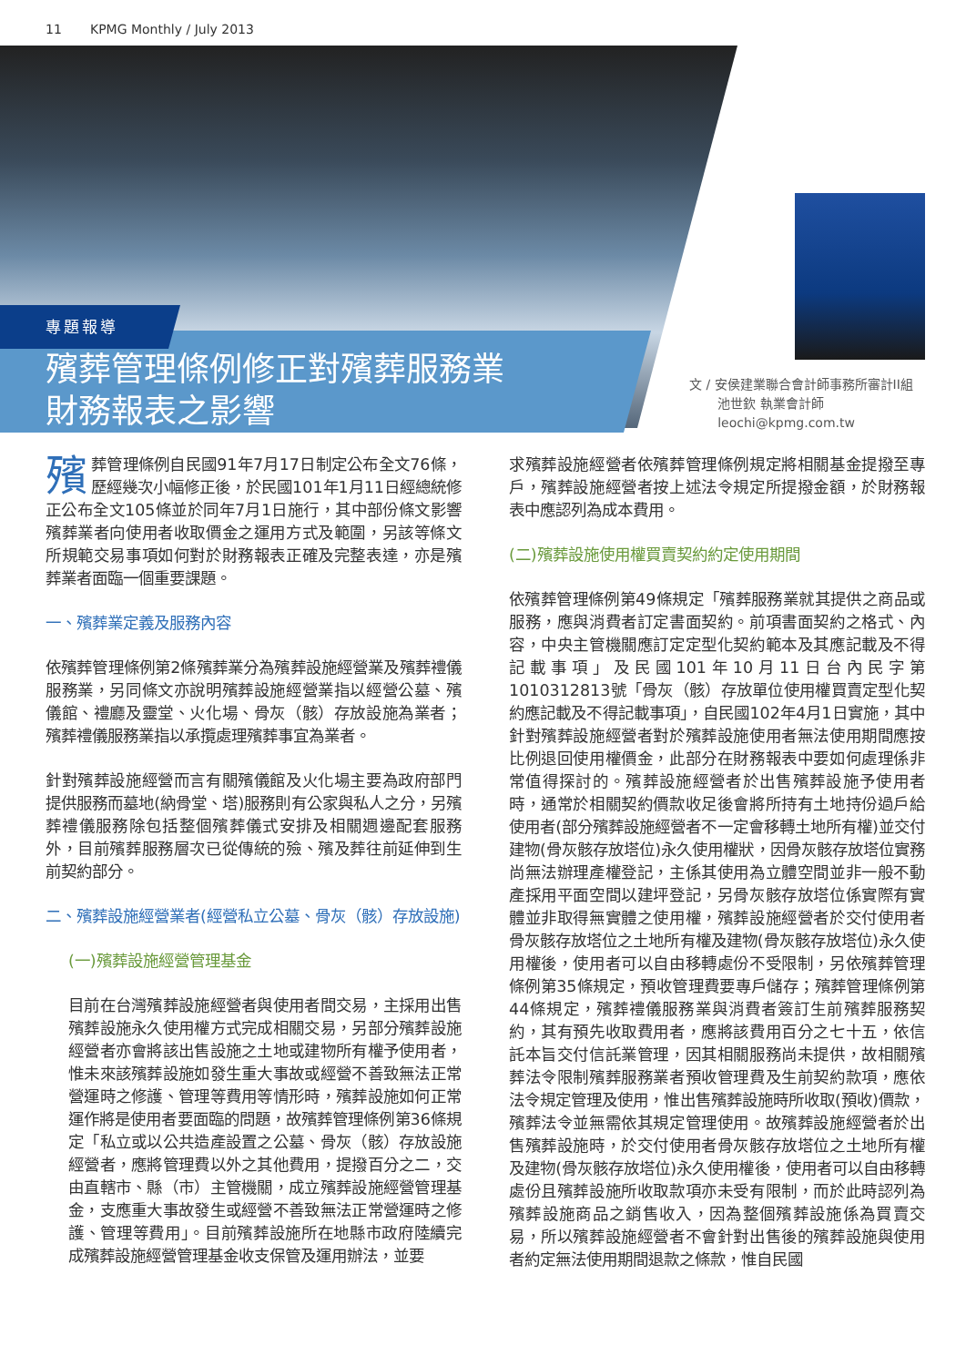11 KPMG Monthly / July 2013
專題報導
殯葬管理條例修正對殯葬服務業
財務報表之影響
文 / 安侯建業聯合會計師事務所審計II組
池世欽 執業會計師
leochi@kpmg.com.tw
殯葬管理條例自民國91年7月17日制定公布全文76條，歷經幾次小幅修正後，於民國101年1月11日經總統修正公布全文105條並於同年7月1日施行，其中部份條文影響殯葬業者向使用者收取價金之運用方式及範圍，另該等條文所規範交易事項如何對於財務報表正確及完整表達，亦是殯葬業者面臨一個重要課題。
一、殯葬業定義及服務內容
依殯葬管理條例第2條殯葬業分為殯葬設施經營業及殯葬禮儀服務業，另同條文亦說明殯葬設施經營業指以經營公墓、殯儀館、禮廳及靈堂、火化場、骨灰（骸）存放設施為業者；殯葬禮儀服務業指以承攬處理殯葬事宜為業者。
針對殯葬設施經營而言有關殯儀館及火化場主要為政府部門提供服務而墓地(納骨堂、塔)服務則有公家與私人之分，另殯葬禮儀服務除包括整個殯葬儀式安排及相關週邊配套服務外，目前殯葬服務層次已從傳統的殮、殯及葬往前延伸到生前契約部分。
二、殯葬設施經營業者(經營私立公墓、骨灰（骸）存放設施)
(一)殯葬設施經營管理基金
目前在台灣殯葬設施經營者與使用者間交易，主採用出售殯葬設施永久使用權方式完成相關交易，另部分殯葬設施經營者亦會將該出售設施之土地或建物所有權予使用者，惟未來該殯葬設施如發生重大事故或經營不善致無法正常營運時之修護、管理等費用等情形時，殯葬設施如何正常運作將是使用者要面臨的問題，故殯葬管理條例第36條規定「私立或以公共造產設置之公墓、骨灰（骸）存放設施經營者，應將管理費以外之其他費用，提撥百分之二，交由直轄市、縣（市）主管機關，成立殯葬設施經營管理基金，支應重大事故發生或經營不善致無法正常營運時之修護、管理等費用」。目前殯葬設施所在地縣市政府陸續完成殯葬設施經營管理基金收支保管及運用辦法，並要
求殯葬設施經營者依殯葬管理條例規定將相關基金提撥至專戶，殯葬設施經營者按上述法令規定所提撥金額，於財務報表中應認列為成本費用。
(二)殯葬設施使用權買賣契約約定使用期間
依殯葬管理條例第49條規定「殯葬服務業就其提供之商品或服務，應與消費者訂定書面契約。前項書面契約之格式、內容，中央主管機關應訂定定型化契約範本及其應記載及不得記載事項」及民國101年10月11日台內民字第1010312813號「骨灰（骸）存放單位使用權買賣定型化契約應記載及不得記載事項」，自民國102年4月1日實施，其中針對殯葬設施經營者對於殯葬設施使用者無法使用期間應按比例退回使用權價金，此部分在財務報表中要如何處理係非常值得探討的。殯葬設施經營者於出售殯葬設施予使用者時，通常於相關契約價款收足後會將所持有土地持份過戶給使用者(部分殯葬設施經營者不一定會移轉土地所有權)並交付建物(骨灰骸存放塔位)永久使用權狀，因骨灰骸存放塔位實務尚無法辦理產權登記，主係其使用為立體空間並非一般不動產採用平面空間以建坪登記，另骨灰骸存放塔位係實際有實體並非取得無實體之使用權，殯葬設施經營者於交付使用者骨灰骸存放塔位之土地所有權及建物(骨灰骸存放塔位)永久使用權後，使用者可以自由移轉處份不受限制，另依殯葬管理條例第35條規定，預收管理費要專戶儲存；殯葬管理條例第44條規定，殯葬禮儀服務業與消費者簽訂生前殯葬服務契約，其有預先收取費用者，應將該費用百分之七十五，依信託本旨交付信託業管理，因其相關服務尚未提供，故相關殯葬法令限制殯葬服務業者預收管理費及生前契約款項，應依法令規定管理及使用，惟出售殯葬設施時所收取(預收)價款，殯葬法令並無需依其規定管理使用。故殯葬設施經營者於出售殯葬設施時，於交付使用者骨灰骸存放塔位之土地所有權及建物(骨灰骸存放塔位)永久使用權後，使用者可以自由移轉處份且殯葬設施所收取款項亦未受有限制，而於此時認列為殯葬設施商品之銷售收入，因為整個殯葬設施係為買賣交易，所以殯葬設施經營者不會針對出售後的殯葬設施與使用者約定無法使用期間退款之條款，惟自民國